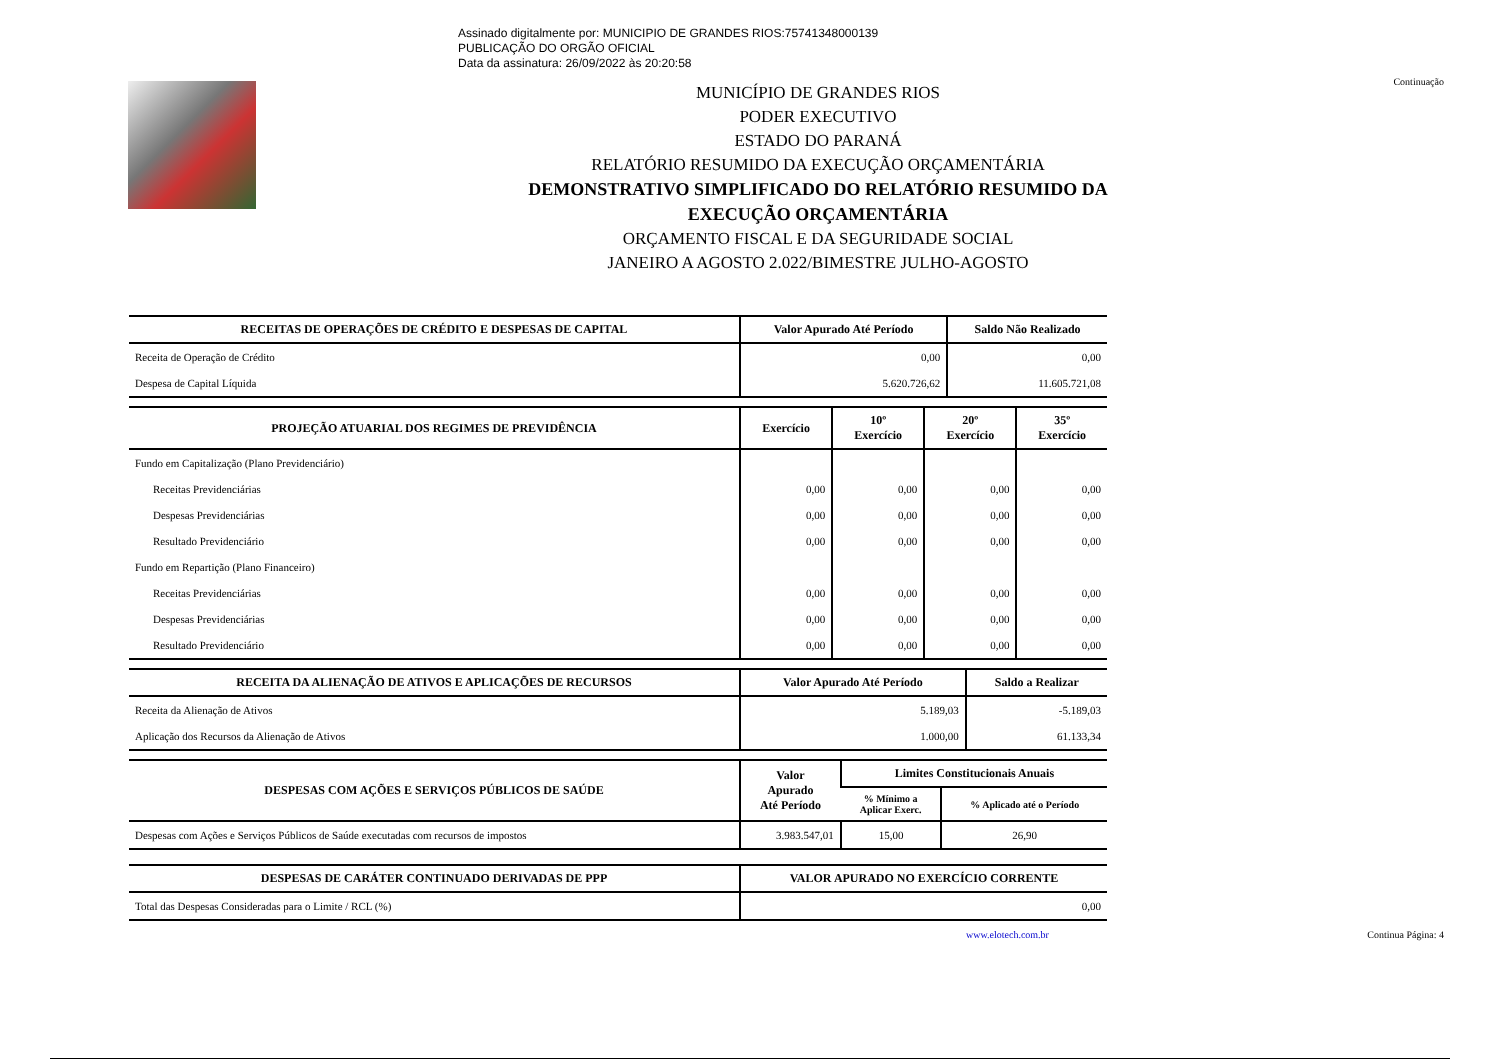Assinado digitalmente por: MUNICIPIO DE GRANDES RIOS:75741348000139
PUBLICAÇÃO DO ORGÃO OFICIAL
Data da assinatura: 26/09/2022 às 20:20:58
Continuação
MUNICÍPIO DE GRANDES RIOS
PODER EXECUTIVO
ESTADO DO PARANÁ
RELATÓRIO RESUMIDO DA EXECUÇÃO ORÇAMENTÁRIA
DEMONSTRATIVO SIMPLIFICADO DO RELATÓRIO RESUMIDO DA
EXECUÇÃO ORÇAMENTÁRIA
ORÇAMENTO FISCAL E DA SEGURIDADE SOCIAL
JANEIRO A AGOSTO 2.022/BIMESTRE JULHO-AGOSTO
| RECEITAS DE OPERAÇÕES DE CRÉDITO E DESPESAS DE CAPITAL | Valor Apurado Até Período | Saldo Não Realizado |
| --- | --- | --- |
| Receita de Operação de Crédito | 0,00 | 0,00 |
| Despesa de Capital Líquida | 5.620.726,62 | 11.605.721,08 |
| PROJEÇÃO ATUARIAL DOS REGIMES DE PREVIDÊNCIA | Exercício | 10º Exercício | 20º Exercício | 35º Exercício |
| --- | --- | --- | --- | --- |
| Fundo em Capitalização (Plano Previdenciário) | | | | |
| Receitas Previdenciárias | 0,00 | 0,00 | 0,00 | 0,00 |
| Despesas Previdenciárias | 0,00 | 0,00 | 0,00 | 0,00 |
| Resultado Previdenciário | 0,00 | 0,00 | 0,00 | 0,00 |
| Fundo em Repartição (Plano Financeiro) | | | | |
| Receitas Previdenciárias | 0,00 | 0,00 | 0,00 | 0,00 |
| Despesas Previdenciárias | 0,00 | 0,00 | 0,00 | 0,00 |
| Resultado Previdenciário | 0,00 | 0,00 | 0,00 | 0,00 |
| RECEITA DA ALIENAÇÃO DE ATIVOS E APLICAÇÕES DE RECURSOS | Valor Apurado Até Período | Saldo a Realizar |
| --- | --- | --- |
| Receita da Alienação de Ativos | 5.189,03 | -5.189,03 |
| Aplicação dos Recursos da Alienação de Ativos | 1.000,00 | 61.133,34 |
| DESPESAS COM AÇÕES E SERVIÇOS PÚBLICOS DE SAÚDE | Valor Apurado Até Período | Limites Constitucionais Anuais | |
| --- | --- | --- | --- |
| | | % Mínimo a Aplicar Exerc. | % Aplicado até o Período |
| Despesas com Ações e Serviços Públicos de Saúde executadas com recursos de impostos | 3.983.547,01 | 15,00 | 26,90 |
| DESPESAS DE CARÁTER CONTINUADO DERIVADAS DE PPP | VALOR APURADO NO EXERCÍCIO CORRENTE |
| --- | --- |
| Total das Despesas Consideradas para o Limite / RCL (%) | 0,00 |
www.elotech.com.br Continua Página: 4